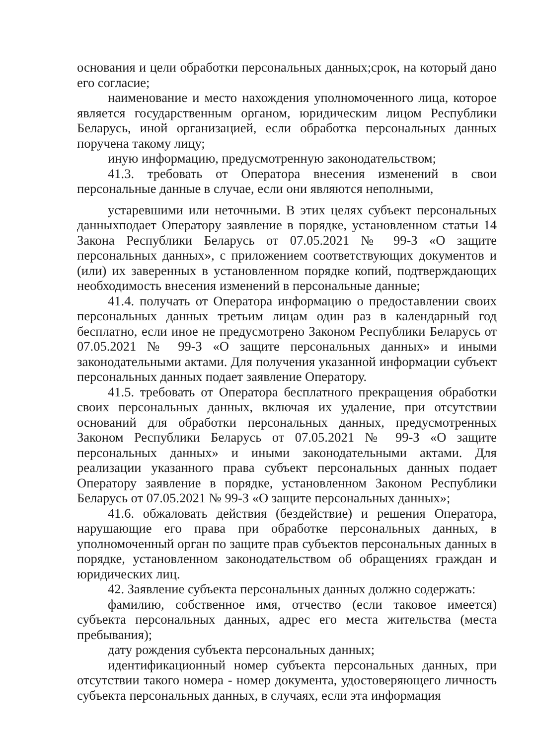основания и цели обработки персональных данных;срок, на который дано его согласие;
наименование и место нахождения уполномоченного лица, которое является государственным органом, юридическим лицом Республики Беларусь, иной организацией, если обработка персональных данных поручена такому лицу;
иную информацию, предусмотренную законодательством;
41.3. требовать от Оператора внесения изменений в свои персональные данные в случае, если они являются неполными,
устаревшими или неточными. В этих целях субъект персональных данныхподает Оператору заявление в порядке, установленном статьи 14 Закона Республики Беларусь от 07.05.2021 № 99-З «О защите персональных данных», с приложением соответствующих документов и (или) их заверенных в установленном порядке копий, подтверждающих необходимость внесения изменений в персональные данные;
41.4. получать от Оператора информацию о предоставлении своих персональных данных третьим лицам один раз в календарный год бесплатно, если иное не предусмотрено Законом Республики Беларусь от 07.05.2021 № 99-З «О защите персональных данных» и иными законодательными актами. Для получения указанной информации субъект персональных данных подает заявление Оператору.
41.5. требовать от Оператора бесплатного прекращения обработки своих персональных данных, включая их удаление, при отсутствии оснований для обработки персональных данных, предусмотренных Законом Республики Беларусь от 07.05.2021 № 99-З «О защите персональных данных» и иными законодательными актами. Для реализации указанного права субъект персональных данных подает Оператору заявление в порядке, установленном Законом Республики Беларусь от 07.05.2021 № 99-З «О защите персональных данных»;
41.6. обжаловать действия (бездействие) и решения Оператора, нарушающие его права при обработке персональных данных, в уполномоченный орган по защите прав субъектов персональных данных в порядке, установленном законодательством об обращениях граждан и юридических лиц.
42. Заявление субъекта персональных данных должно содержать:
фамилию, собственное имя, отчество (если таковое имеется) субъекта персональных данных, адрес его места жительства (места пребывания);
дату рождения субъекта персональных данных;
идентификационный номер субъекта персональных данных, при отсутствии такого номера - номер документа, удостоверяющего личность субъекта персональных данных, в случаях, если эта информация